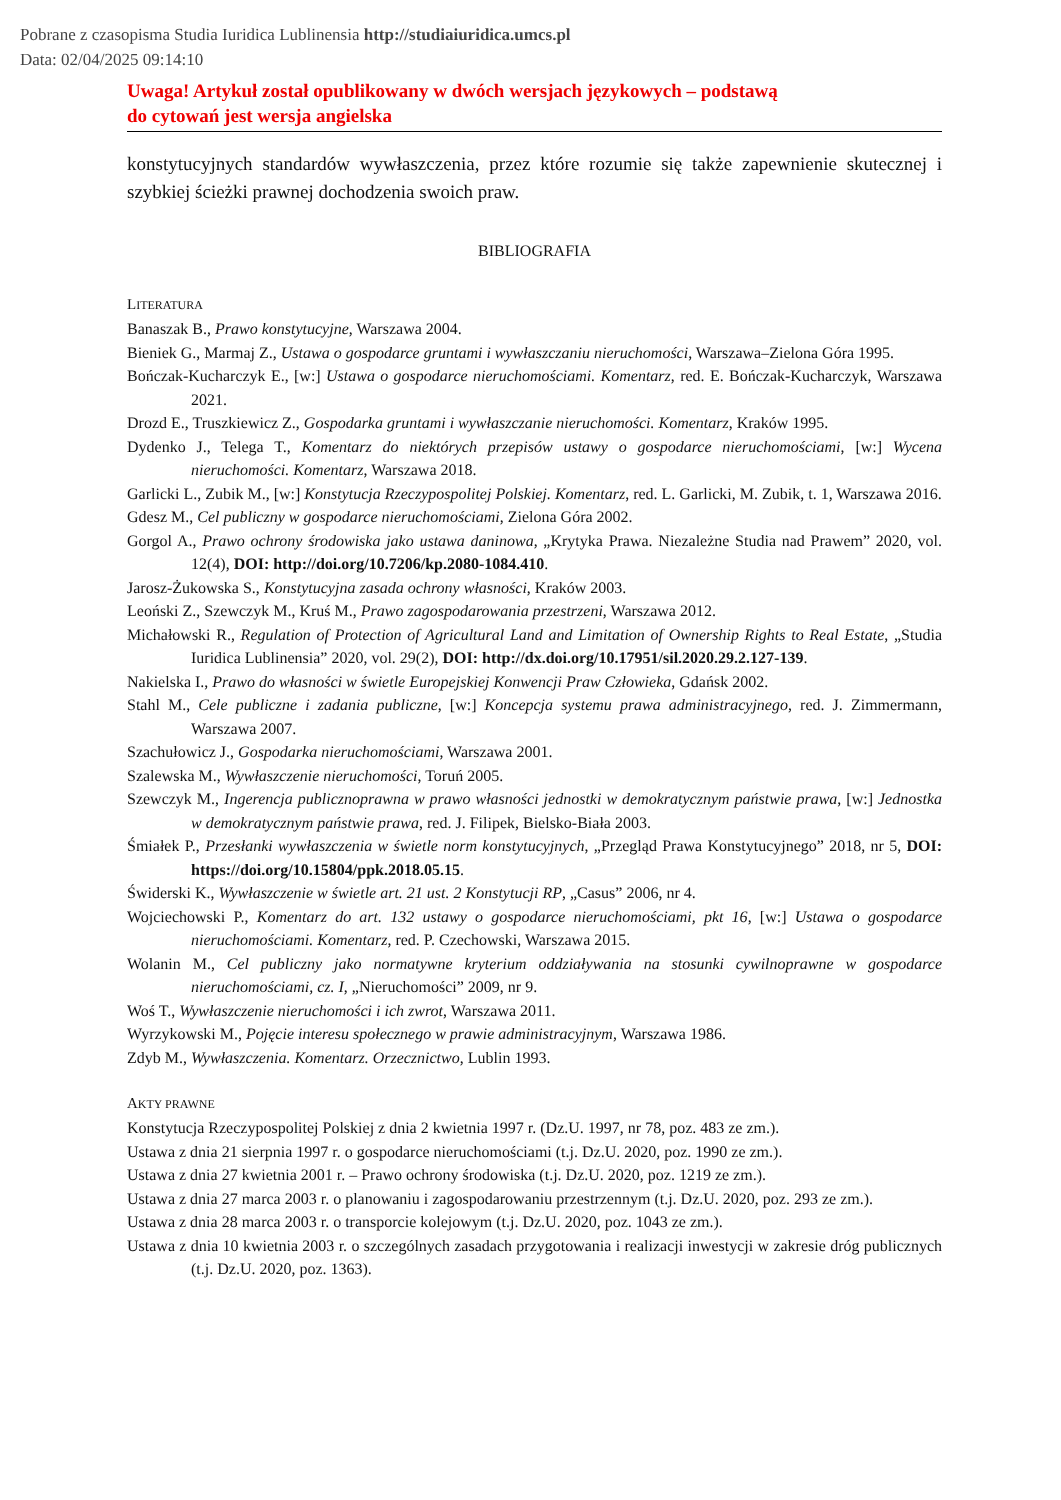Pobrane z czasopisma Studia Iuridica Lublinensia http://studiaiuridica.umcs.pl
Data: 02/04/2025 09:14:10
Uwaga! Artykuł został opublikowany w dwóch wersjach językowych – podstawą
do cytowań jest wersja angielska
konstytucyjnych standardów wywłaszczenia, przez które rozumie się także zapewnienie skutecznej i szybkiej ścieżki prawnej dochodzenia swoich praw.
BIBLIOGRAFIA
LITERATURA
Banaszak B., Prawo konstytucyjne, Warszawa 2004.
Bieniek G., Marmaj Z., Ustawa o gospodarce gruntami i wywłaszczaniu nieruchomości, Warszawa–Zielona Góra 1995.
Bończak-Kucharczyk E., [w:] Ustawa o gospodarce nieruchomościami. Komentarz, red. E. Bończak-Kucharczyk, Warszawa 2021.
Drozd E., Truszkiewicz Z., Gospodarka gruntami i wywłaszczanie nieruchomości. Komentarz, Kraków 1995.
Dydenko J., Telega T., Komentarz do niektórych przepisów ustawy o gospodarce nieruchomościami, [w:] Wycena nieruchomości. Komentarz, Warszawa 2018.
Garlicki L., Zubik M., [w:] Konstytucja Rzeczypospolitej Polskiej. Komentarz, red. L. Garlicki, M. Zubik, t. 1, Warszawa 2016.
Gdesz M., Cel publiczny w gospodarce nieruchomościami, Zielona Góra 2002.
Gorgol A., Prawo ochrony środowiska jako ustawa daninowa, „Krytyka Prawa. Niezależne Studia nad Prawem” 2020, vol. 12(4), DOI: http://doi.org/10.7206/kp.2080-1084.410.
Jarosz-Żukowska S., Konstytucyjna zasada ochrony własności, Kraków 2003.
Leoński Z., Szewczyk M., Kruś M., Prawo zagospodarowania przestrzeni, Warszawa 2012.
Michałowski R., Regulation of Protection of Agricultural Land and Limitation of Ownership Rights to Real Estate, „Studia Iuridica Lublinensia” 2020, vol. 29(2), DOI: http://dx.doi.org/10.17951/sil.2020.29.2.127-139.
Nakielska I., Prawo do własności w świetle Europejskiej Konwencji Praw Człowieka, Gdańsk 2002.
Stahl M., Cele publiczne i zadania publiczne, [w:] Koncepcja systemu prawa administracyjnego, red. J. Zimmermann, Warszawa 2007.
Szachułowicz J., Gospodarka nieruchomościami, Warszawa 2001.
Szalewska M., Wywłaszczenie nieruchomości, Toruń 2005.
Szewczyk M., Ingerencja publicznoprawna w prawo własności jednostki w demokratycznym państwie prawa, [w:] Jednostka w demokratycznym państwie prawa, red. J. Filipek, Bielsko-Biała 2003.
Śmiałek P., Przesłanki wywłaszczenia w świetle norm konstytucyjnych, „Przegląd Prawa Konstytucyjnego” 2018, nr 5, DOI: https://doi.org/10.15804/ppk.2018.05.15.
Świderski K., Wywłaszczenie w świetle art. 21 ust. 2 Konstytucji RP, „Casus” 2006, nr 4.
Wojciechowski P., Komentarz do art. 132 ustawy o gospodarce nieruchomościami, pkt 16, [w:] Ustawa o gospodarce nieruchomościami. Komentarz, red. P. Czechowski, Warszawa 2015.
Wolanin M., Cel publiczny jako normatywne kryterium oddziaływania na stosunki cywilnoprawne w gospodarce nieruchomościami, cz. I, „Nieruchomości” 2009, nr 9.
Woś T., Wywłaszczenie nieruchomości i ich zwrot, Warszawa 2011.
Wyrzykowski M., Pojęcie interesu społecznego w prawie administracyjnym, Warszawa 1986.
Zdyb M., Wywłaszczenia. Komentarz. Orzecznictwo, Lublin 1993.
AKTY PRAWNE
Konstytucja Rzeczypospolitej Polskiej z dnia 2 kwietnia 1997 r. (Dz.U. 1997, nr 78, poz. 483 ze zm.).
Ustawa z dnia 21 sierpnia 1997 r. o gospodarce nieruchomościami (t.j. Dz.U. 2020, poz. 1990 ze zm.).
Ustawa z dnia 27 kwietnia 2001 r. – Prawo ochrony środowiska (t.j. Dz.U. 2020, poz. 1219 ze zm.).
Ustawa z dnia 27 marca 2003 r. o planowaniu i zagospodarowaniu przestrzennym (t.j. Dz.U. 2020, poz. 293 ze zm.).
Ustawa z dnia 28 marca 2003 r. o transporcie kolejowym (t.j. Dz.U. 2020, poz. 1043 ze zm.).
Ustawa z dnia 10 kwietnia 2003 r. o szczególnych zasadach przygotowania i realizacji inwestycji w zakresie dróg publicznych (t.j. Dz.U. 2020, poz. 1363).